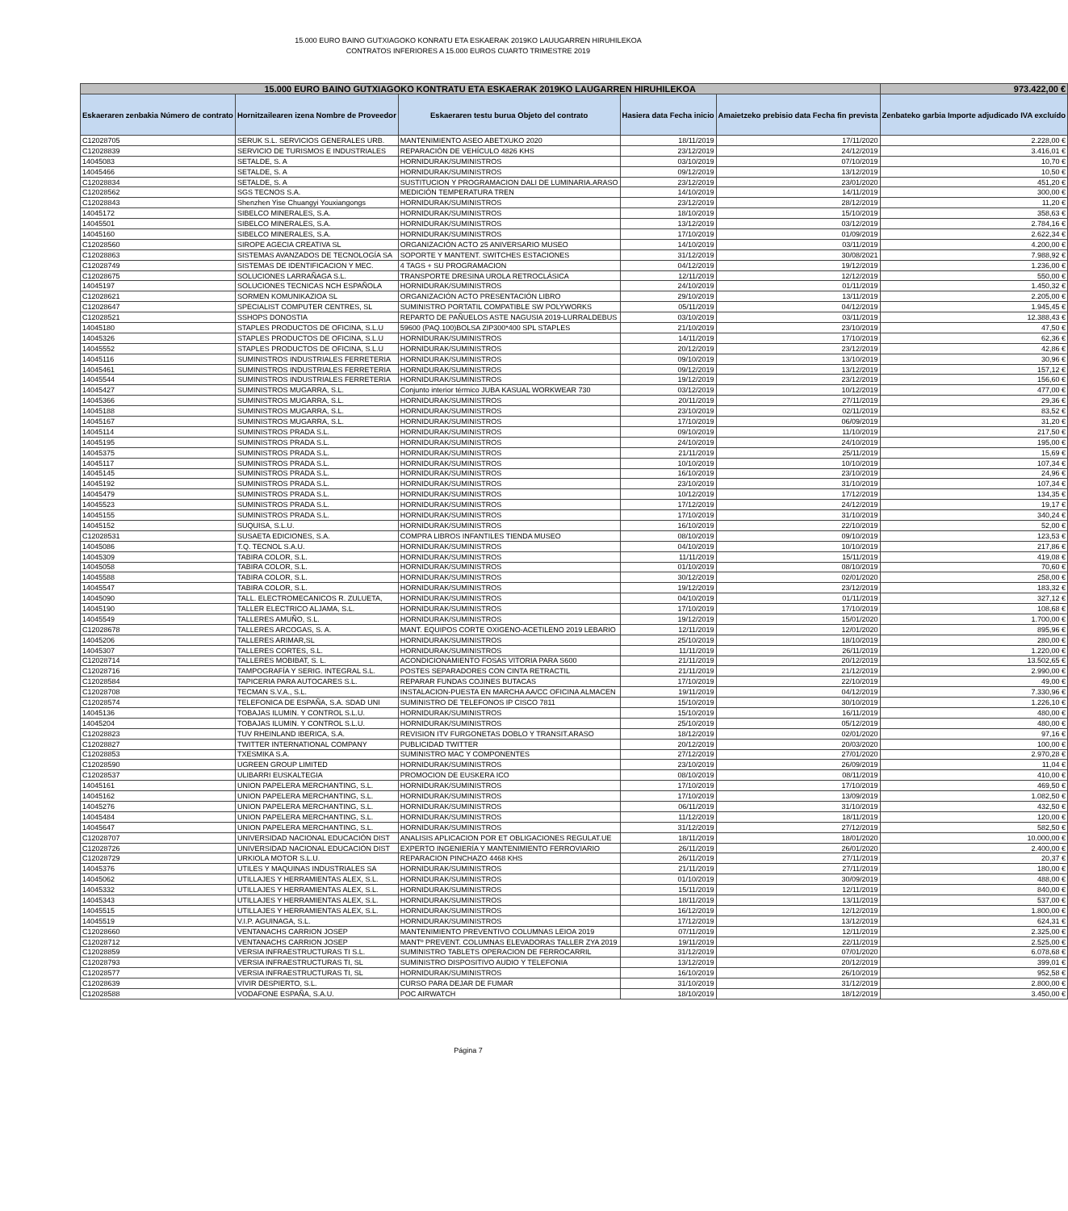15.000 EURO BAINO GUTXIAGOKO KONRATU ETA ESKAERAK 2019KO LAUUGARREN HIRUHILEKOA
CONTRATOS INFERIORES A 15.000 EUROS CUARTO TRIMESTRE 2019
| 15.000 EURO BAINO GUTXIAGOKO KONTRATU ETA ESKAERAK 2019KO LAUGARREN HIRUHILEKOA | | | | | 973.422,00 € |
| --- | --- | --- | --- | --- | --- |
| Eskaeraren zenbakia Número de contrato | Hornitzailearen izena Nombre de Proveedor | Eskaeraren testu burua Objeto del contrato | Hasiera data Fecha inicio | Amaietzeko prebisio data Fecha fin prevista | Zenbateko garbia Importe adjudicado IVA excluído |
| C12028705 | SERUK S.L. SERVICIOS GENERALES URB. | MANTENIMIENTO ASEO ABETXUKO 2020 | 18/11/2019 | 17/11/2020 | 2.228,00 € |
| C12028839 | SERVICIO DE TURISMOS E INDUSTRIALES | REPARACIÓN DE VEHÍCULO 4826 KHS | 23/12/2019 | 24/12/2019 | 3.416,01 € |
| 14045083 | SETALDE, S. A | HORNIDURAK/SUMINISTROS | 03/10/2019 | 07/10/2019 | 10,70 € |
| 14045466 | SETALDE, S. A | HORNIDURAK/SUMINISTROS | 09/12/2019 | 13/12/2019 | 10,50 € |
| C12028834 | SETALDE, S. A | SUSTITUCION Y PROGRAMACION DALI DE LUMINARIA.ARASO | 23/12/2019 | 23/01/2020 | 451,20 € |
| C12028562 | SGS TECNOS S.A. | MEDICIÓN TEMPERATURA TREN | 14/10/2019 | 14/11/2019 | 300,00 € |
| C12028843 | Shenzhen Yise Chuangyi Youxiangongs | HORNIDURAK/SUMINISTROS | 23/12/2019 | 28/12/2019 | 11,20 € |
| 14045172 | SIBELCO MINERALES, S.A. | HORNIDURAK/SUMINISTROS | 18/10/2019 | 15/10/2019 | 358,63 € |
| 14045501 | SIBELCO MINERALES, S.A. | HORNIDURAK/SUMINISTROS | 13/12/2019 | 03/12/2019 | 2.784,16 € |
| 14045160 | SIBELCO MINERALES, S.A. | HORNIDURAK/SUMINISTROS | 17/10/2019 | 01/09/2019 | 2.622,34 € |
| C12028560 | SIROPE AGECIA CREATIVA SL | ORGANIZACIÓN ACTO 25 ANIVERSARIO MUSEO | 14/10/2019 | 03/11/2019 | 4.200,00 € |
| C12028863 | SISTEMAS AVANZADOS DE TECNOLOGÍA SA | SOPORTE Y MANTENT. SWITCHES ESTACIONES | 31/12/2019 | 30/08/2021 | 7.988,92 € |
| C12028749 | SISTEMAS DE IDENTIFICACION Y MEC. | 4 TAGS + SU PROGRAMACION | 04/12/2019 | 19/12/2019 | 1.236,00 € |
| C12028675 | SOLUCIONES LARRAÑAGA S.L. | TRANSPORTE DRESINA UROLA RETROCLÁSICA | 12/11/2019 | 12/12/2019 | 550,00 € |
| 14045197 | SOLUCIONES TECNICAS NCH ESPAÑOLA | HORNIDURAK/SUMINISTROS | 24/10/2019 | 01/11/2019 | 1.450,32 € |
| C12028621 | SORMEN KOMUNIKAZIOA SL | ORGANIZACIÓN ACTO PRESENTACIÓN LIBRO | 29/10/2019 | 13/11/2019 | 2.205,00 € |
| C12028647 | SPECIALIST COMPUTER CENTRES, SL | SUMINISTRO PORTATIL COMPATIBLE SW POLYWORKS | 05/11/2019 | 04/12/2019 | 1.945,45 € |
| C12028521 | SSHOPS DONOSTIA | REPARTO DE PAÑUELOS ASTE NAGUSIA 2019-LURRALDEBUS | 03/10/2019 | 03/11/2019 | 12.388,43 € |
| 14045180 | STAPLES PRODUCTOS DE OFICINA, S.L.U | 59600 (PAQ.100)BOLSA ZIP300*400 SPL STAPLES | 21/10/2019 | 23/10/2019 | 47,50 € |
| 14045326 | STAPLES PRODUCTOS DE OFICINA, S.L.U | HORNIDURAK/SUMINISTROS | 14/11/2019 | 17/10/2019 | 62,36 € |
| 14045552 | STAPLES PRODUCTOS DE OFICINA, S.L.U | HORNIDURAK/SUMINISTROS | 20/12/2019 | 23/12/2019 | 42,86 € |
| 14045116 | SUMINISTROS INDUSTRIALES FERRETERIA | HORNIDURAK/SUMINISTROS | 09/10/2019 | 13/10/2019 | 30,96 € |
| 14045461 | SUMINISTROS INDUSTRIALES FERRETERIA | HORNIDURAK/SUMINISTROS | 09/12/2019 | 13/12/2019 | 157,12 € |
| 14045544 | SUMINISTROS INDUSTRIALES FERRETERIA | HORNIDURAK/SUMINISTROS | 19/12/2019 | 23/12/2019 | 156,60 € |
| 14045427 | SUMINISTROS MUGARRA, S.L. | Conjunto interior térmico JUBA KASUAL WORKWEAR 730 | 03/12/2019 | 10/12/2019 | 477,00 € |
| 14045366 | SUMINISTROS MUGARRA, S.L. | HORNIDURAK/SUMINISTROS | 20/11/2019 | 27/11/2019 | 29,36 € |
| 14045188 | SUMINISTROS MUGARRA, S.L. | HORNIDURAK/SUMINISTROS | 23/10/2019 | 02/11/2019 | 83,52 € |
| 14045167 | SUMINISTROS MUGARRA, S.L. | HORNIDURAK/SUMINISTROS | 17/10/2019 | 06/09/2019 | 31,20 € |
| 14045114 | SUMINISTROS PRADA S.L. | HORNIDURAK/SUMINISTROS | 09/10/2019 | 11/10/2019 | 217,50 € |
| 14045195 | SUMINISTROS PRADA S.L. | HORNIDURAK/SUMINISTROS | 24/10/2019 | 24/10/2019 | 195,00 € |
| 14045375 | SUMINISTROS PRADA S.L. | HORNIDURAK/SUMINISTROS | 21/11/2019 | 25/11/2019 | 15,69 € |
| 14045117 | SUMINISTROS PRADA S.L. | HORNIDURAK/SUMINISTROS | 10/10/2019 | 10/10/2019 | 107,34 € |
| 14045145 | SUMINISTROS PRADA S.L. | HORNIDURAK/SUMINISTROS | 16/10/2019 | 23/10/2019 | 24,96 € |
| 14045192 | SUMINISTROS PRADA S.L. | HORNIDURAK/SUMINISTROS | 23/10/2019 | 31/10/2019 | 107,34 € |
| 14045479 | SUMINISTROS PRADA S.L. | HORNIDURAK/SUMINISTROS | 10/12/2019 | 17/12/2019 | 134,35 € |
| 14045523 | SUMINISTROS PRADA S.L. | HORNIDURAK/SUMINISTROS | 17/12/2019 | 24/12/2019 | 19,17 € |
| 14045155 | SUMINISTROS PRADA S.L. | HORNIDURAK/SUMINISTROS | 17/10/2019 | 31/10/2019 | 340,24 € |
| 14045152 | SUQUISA, S.L.U. | HORNIDURAK/SUMINISTROS | 16/10/2019 | 22/10/2019 | 52,00 € |
| C12028531 | SUSAETA EDICIONES, S.A. | COMPRA LIBROS INFANTILES TIENDA MUSEO | 08/10/2019 | 09/10/2019 | 123,53 € |
| 14045086 | T.Q. TECNOL S.A.U. | HORNIDURAK/SUMINISTROS | 04/10/2019 | 10/10/2019 | 217,86 € |
| 14045309 | TABIRA COLOR, S.L. | HORNIDURAK/SUMINISTROS | 11/11/2019 | 15/11/2019 | 419,08 € |
| 14045058 | TABIRA COLOR, S.L. | HORNIDURAK/SUMINISTROS | 01/10/2019 | 08/10/2019 | 70,60 € |
| 14045588 | TABIRA COLOR, S.L. | HORNIDURAK/SUMINISTROS | 30/12/2019 | 02/01/2020 | 258,00 € |
| 14045547 | TABIRA COLOR, S.L. | HORNIDURAK/SUMINISTROS | 19/12/2019 | 23/12/2019 | 183,32 € |
| 14045090 | TALL. ELECTROMECANICOS R. ZULUETA, | HORNIDURAK/SUMINISTROS | 04/10/2019 | 01/11/2019 | 327,12 € |
| 14045190 | TALLER ELECTRICO ALJAMA, S.L. | HORNIDURAK/SUMINISTROS | 17/10/2019 | 17/10/2019 | 108,68 € |
| 14045549 | TALLERES AMUÑO, S.L. | HORNIDURAK/SUMINISTROS | 19/12/2019 | 15/01/2020 | 1.700,00 € |
| C12028678 | TALLERES ARCOGAS, S. A. | MANT. EQUIPOS CORTE OXIGENO-ACETILENO 2019 LEBARIO | 12/11/2019 | 12/01/2020 | 895,96 € |
| 14045206 | TALLERES ARIMAR,SL | HORNIDURAK/SUMINISTROS | 25/10/2019 | 18/10/2019 | 280,00 € |
| 14045307 | TALLERES CORTES, S.L. | HORNIDURAK/SUMINISTROS | 11/11/2019 | 26/11/2019 | 1.220,00 € |
| C12028714 | TALLERES MOBIBAT, S. L. | ACONDICIONAMIENTO FOSAS VITORIA PARA S600 | 21/11/2019 | 20/12/2019 | 13.502,65 € |
| C12028716 | TAMPOGRAFÍA Y SERIG. INTEGRAL S.L. | POSTES SEPARADORES CON CINTA RETRACTIL | 21/11/2019 | 21/12/2019 | 2.990,00 € |
| C12028584 | TAPICERIA PARA AUTOCARES S.L. | REPARAR FUNDAS COJINES BUTACAS | 17/10/2019 | 22/10/2019 | 49,00 € |
| C12028708 | TECMAN S.V.A., S.L. | INSTALACION-PUESTA EN MARCHA AA/CC OFICINA ALMACEN | 19/11/2019 | 04/12/2019 | 7.330,96 € |
| C12028574 | TELEFONICA DE ESPAÑA, S.A. SDAD UNI | SUMINISTRO DE TELEFONOS IP CISCO 7811 | 15/10/2019 | 30/10/2019 | 1.226,10 € |
| 14045136 | TOBAJAS ILUMIN. Y CONTROL S.L.U. | HORNIDURAK/SUMINISTROS | 15/10/2019 | 16/11/2019 | 480,00 € |
| 14045204 | TOBAJAS ILUMIN. Y CONTROL S.L.U. | HORNIDURAK/SUMINISTROS | 25/10/2019 | 05/12/2019 | 480,00 € |
| C12028823 | TUV RHEINLAND IBERICA, S.A. | REVISION ITV FURGONETAS DOBLO Y TRANSIT.ARASO | 18/12/2019 | 02/01/2020 | 97,16 € |
| C12028827 | TWITTER INTERNATIONAL COMPANY | PUBLICIDAD TWITTER | 20/12/2019 | 20/03/2020 | 100,00 € |
| C12028853 | TXESMIKA S.A. | SUMINISTRO MAC Y COMPONENTES | 27/12/2019 | 27/01/2020 | 2.970,28 € |
| C12028590 | UGREEN GROUP LIMITED | HORNIDURAK/SUMINISTROS | 23/10/2019 | 26/09/2019 | 11,04 € |
| C12028537 | ULIBARRI EUSKALTEGIA | PROMOCION DE EUSKERA ICO | 08/10/2019 | 08/11/2019 | 410,00 € |
| 14045161 | UNION PAPELERA MERCHANTING, S.L. | HORNIDURAK/SUMINISTROS | 17/10/2019 | 17/10/2019 | 469,50 € |
| 14045162 | UNION PAPELERA MERCHANTING, S.L. | HORNIDURAK/SUMINISTROS | 17/10/2019 | 13/09/2019 | 1.082,50 € |
| 14045276 | UNION PAPELERA MERCHANTING, S.L. | HORNIDURAK/SUMINISTROS | 06/11/2019 | 31/10/2019 | 432,50 € |
| 14045484 | UNION PAPELERA MERCHANTING, S.L. | HORNIDURAK/SUMINISTROS | 11/12/2019 | 18/11/2019 | 120,00 € |
| 14045647 | UNION PAPELERA MERCHANTING, S.L. | HORNIDURAK/SUMINISTROS | 31/12/2019 | 27/12/2019 | 582,50 € |
| C12028707 | UNIVERSIDAD NACIONAL EDUCACIÓN DIST | ANALISIS APLICACION POR ET OBLIGACIONES REGULAT.UE | 18/11/2019 | 18/01/2020 | 10.000,00 € |
| C12028726 | UNIVERSIDAD NACIONAL EDUCACIÓN DIST | EXPERTO INGENIERÍA Y MANTENIMIENTO FERROVIARIO | 26/11/2019 | 26/01/2020 | 2.400,00 € |
| C12028729 | URKIOLA MOTOR S.L.U. | REPARACION PINCHAZO 4468 KHS | 26/11/2019 | 27/11/2019 | 20,37 € |
| 14045376 | UTILES Y MAQUINAS INDUSTRIALES SA | HORNIDURAK/SUMINISTROS | 21/11/2019 | 27/11/2019 | 180,00 € |
| 14045062 | UTILLAJES Y HERRAMIENTAS ALEX, S.L. | HORNIDURAK/SUMINISTROS | 01/10/2019 | 30/09/2019 | 488,00 € |
| 14045332 | UTILLAJES Y HERRAMIENTAS ALEX, S.L. | HORNIDURAK/SUMINISTROS | 15/11/2019 | 12/11/2019 | 840,00 € |
| 14045343 | UTILLAJES Y HERRAMIENTAS ALEX, S.L. | HORNIDURAK/SUMINISTROS | 18/11/2019 | 13/11/2019 | 537,00 € |
| 14045515 | UTILLAJES Y HERRAMIENTAS ALEX, S.L. | HORNIDURAK/SUMINISTROS | 16/12/2019 | 12/12/2019 | 1.800,00 € |
| 14045519 | V.I.P. AGUINAGA, S.L. | HORNIDURAK/SUMINISTROS | 17/12/2019 | 13/12/2019 | 624,31 € |
| C12028660 | VENTANACHS CARRION JOSEP | MANTENIMIENTO PREVENTIVO COLUMNAS LEIOA 2019 | 07/11/2019 | 12/11/2019 | 2.325,00 € |
| C12028712 | VENTANACHS CARRION JOSEP | MANTº PREVENT. COLUMNAS ELEVADORAS TALLER ZYA 2019 | 19/11/2019 | 22/11/2019 | 2.525,00 € |
| C12028859 | VERSIA INFRAESTRUCTURAS TI S.L. | SUMINISTRO TABLETS OPERACION DE FERROCARRIL | 31/12/2019 | 07/01/2020 | 6.078,68 € |
| C12028793 | VERSIA INFRAESTRUCTURAS TI, SL | SUMINISTRO DISPOSITIVO AUDIO Y TELEFONIA | 13/12/2019 | 20/12/2019 | 399,01 € |
| C12028577 | VERSIA INFRAESTRUCTURAS TI, SL | HORNIDURAK/SUMINISTROS | 16/10/2019 | 26/10/2019 | 952,58 € |
| C12028639 | VIVIR DESPIERTO, S.L. | CURSO PARA DEJAR DE FUMAR | 31/10/2019 | 31/12/2019 | 2.800,00 € |
| C12028588 | VODAFONE ESPAÑA, S.A.U. | POC AIRWATCH | 18/10/2019 | 18/12/2019 | 3.450,00 € |
Página 7